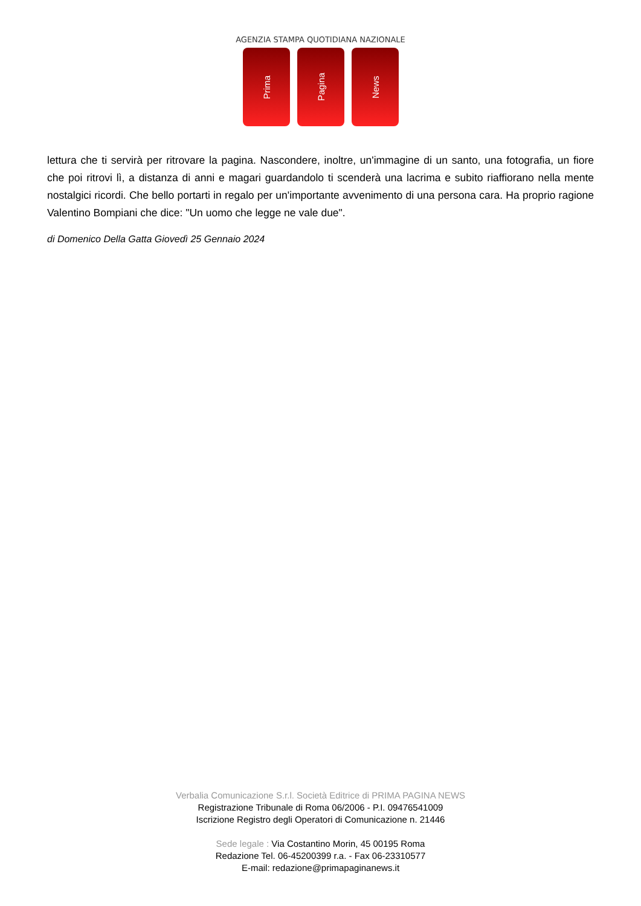AGENZIA STAMPA QUOTIDIANA NAZIONALE
Prima
Pagina
News
lettura che ti servirà per ritrovare la pagina. Nascondere, inoltre, un'immagine di un santo, una fotografia, un fiore che poi ritrovi lì, a distanza di anni e magari guardandolo ti scenderà una lacrima e subito riaffiorano nella mente nostalgici ricordi. Che bello portarti in regalo per un'importante avvenimento di una persona cara. Ha proprio ragione Valentino Bompiani che dice: "Un uomo che legge ne vale due".
di Domenico Della Gatta Giovedì 25 Gennaio 2024
Verbalia Comunicazione S.r.l. Società Editrice di PRIMA PAGINA NEWS
Registrazione Tribunale di Roma 06/2006 - P.I. 09476541009
Iscrizione Registro degli Operatori di Comunicazione n. 21446
Sede legale : Via Costantino Morin, 45 00195 Roma
Redazione Tel. 06-45200399 r.a. - Fax 06-23310577
E-mail: redazione@primapaginanews.it